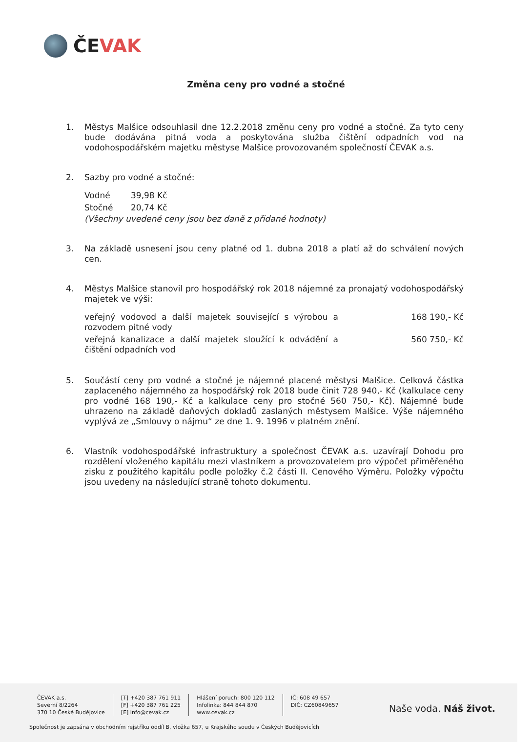ČEVAK
Změna ceny pro vodné a stočné
1. Městys Malšice odsouhlasil dne 12.2.2018 změnu ceny pro vodné a stočné. Za tyto ceny bude dodávána pitná voda a poskytována služba čištění odpadních vod na vodohospodářském majetku městyse Malšice provozovaném společností ČEVAK a.s.
2. Sazby pro vodné a stočné:
| Vodné | 39,98 Kč |
| Stočné | 20,74 Kč |
(Všechny uvedené ceny jsou bez daně z přidané hodnoty)
3. Na základě usnesení jsou ceny platné od 1. dubna 2018 a platí až do schválení nových cen.
4. Městys Malšice stanovil pro hospodářský rok 2018 nájemné za pronajatý vodohospodářský majetek ve výši:
| veřejný vodovod a další majetek související s výrobou a rozvodem pitné vody | 168 190,- Kč |
| veřejná kanalizace a další majetek sloužící k odvádění a čištění odpadních vod | 560 750,- Kč |
5. Součástí ceny pro vodné a stočné je nájemné placené městysi Malšice. Celková částka zaplaceného nájemného za hospodářský rok 2018 bude činit 728 940,- Kč (kalkulace ceny pro vodné 168 190,- Kč a kalkulace ceny pro stočné 560 750,- Kč). Nájemné bude uhrazeno na základě daňových dokladů zaslaných městysem Malšice. Výše nájemného vyplývá ze „Smlouvy o nájmu“ ze dne 1. 9. 1996 v platném znění.
6. Vlastník vodohospodářské infrastruktury a společnost ČEVAK a.s. uzavírají Dohodu pro rozdělení vloženého kapitálu mezi vlastníkem a provozovatelem pro výpočet přiměřeného zisku z použitého kapitálu podle položky č.2 části II. Cenového Výměru. Položky výpočtu jsou uvedeny na následující straně tohoto dokumentu.
ČEVAK a.s.
Severní 8/2264
370 10 České Budějovice
[T] +420 387 761 911
[F] +420 387 761 225
[E] info@cevak.cz
Hlášení poruch: 800 120 112
Infolinka: 844 844 870
www.cevak.cz
IČ: 608 49 657
DIČ: CZ60849657
Naše voda. Náš život.
Společnost je zapsána v obchodním rejstříku oddíl B, vložka 657, u Krajského soudu v Českých Budějovicích